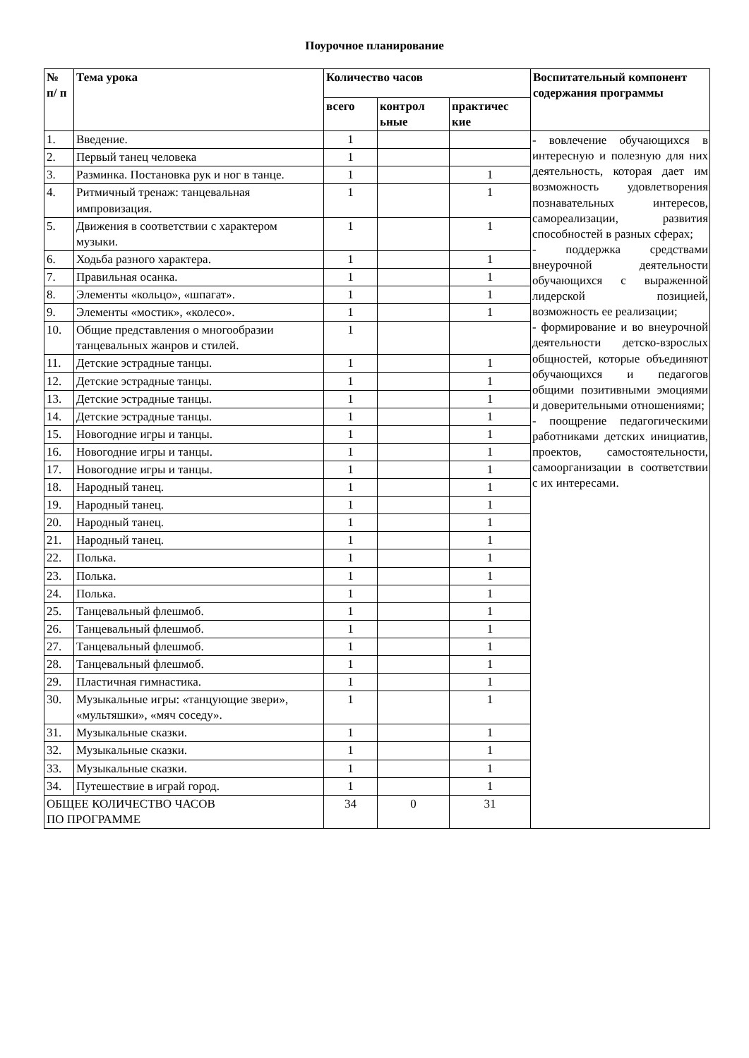Поурочное планирование
| № п/ п | Тема урока | Количество часов | | | Воспитательный компонент содержания программы |
| --- | --- | --- | --- | --- | --- |
| | | всего | контрол ьные | практичес кие | |
| 1. | Введение. | 1 | | | - вовлечение обучающихся в интересную и полезную для них деятельность, которая дает им возможность удовлетворения познавательных интересов, самореализации, развития способностей в разных сферах; - поддержка средствами внеурочной деятельности обучающихся с выраженной лидерской позицией, возможность ее реализации; - формирование и во внеурочной деятельности детско-взрослых общностей, которые объединяют обучающихся и педагогов общими позитивными эмоциями и доверительными отношениями; - поощрение педагогическими работниками детских инициатив, проектов, самостоятельности, самоорганизации в соответствии с их интересами. |
| 2. | Первый танец человека | 1 | | | |
| 3. | Разминка. Постановка рук и ног в танце. | 1 | | 1 | |
| 4. | Ритмичный тренаж: танцевальная импровизация. | 1 | | 1 | |
| 5. | Движения в соответствии с характером музыки. | 1 | | 1 | |
| 6. | Ходьба разного характера. | 1 | | 1 | |
| 7. | Правильная осанка. | 1 | | 1 | |
| 8. | Элементы «кольцо», «шпагат». | 1 | | 1 | |
| 9. | Элементы «мостик», «колесо». | 1 | | 1 | |
| 10. | Общие представления о многообразии танцевальных жанров и стилей. | 1 | | | |
| 11. | Детские эстрадные танцы. | 1 | | 1 | |
| 12. | Детские эстрадные танцы. | 1 | | 1 | |
| 13. | Детские эстрадные танцы. | 1 | | 1 | |
| 14. | Детские эстрадные танцы. | 1 | | 1 | |
| 15. | Новогодние игры и танцы. | 1 | | 1 | |
| 16. | Новогодние игры и танцы. | 1 | | 1 | |
| 17. | Новогодние игры и танцы. | 1 | | 1 | |
| 18. | Народный танец. | 1 | | 1 | |
| 19. | Народный танец. | 1 | | 1 | |
| 20. | Народный танец. | 1 | | 1 | |
| 21. | Народный танец. | 1 | | 1 | |
| 22. | Полька. | 1 | | 1 | |
| 23. | Полька. | 1 | | 1 | |
| 24. | Полька. | 1 | | 1 | |
| 25. | Танцевальный флешмоб. | 1 | | 1 | |
| 26. | Танцевальный флешмоб. | 1 | | 1 | |
| 27. | Танцевальный флешмоб. | 1 | | 1 | |
| 28. | Танцевальный флешмоб. | 1 | | 1 | |
| 29. | Пластичная гимнастика. | 1 | | 1 | |
| 30. | Музыкальные игры: «танцующие звери», «мультяшки», «мяч соседу». | 1 | | 1 | |
| 31. | Музыкальные сказки. | 1 | | 1 | |
| 32. | Музыкальные сказки. | 1 | | 1 | |
| 33. | Музыкальные сказки. | 1 | | 1 | |
| 34. | Путешествие в играй город. | 1 | | 1 | |
| ОБЩЕЕ КОЛИЧЕСТВО ЧАСОВ ПО ПРОГРАММЕ | | 34 | 0 | 31 | |